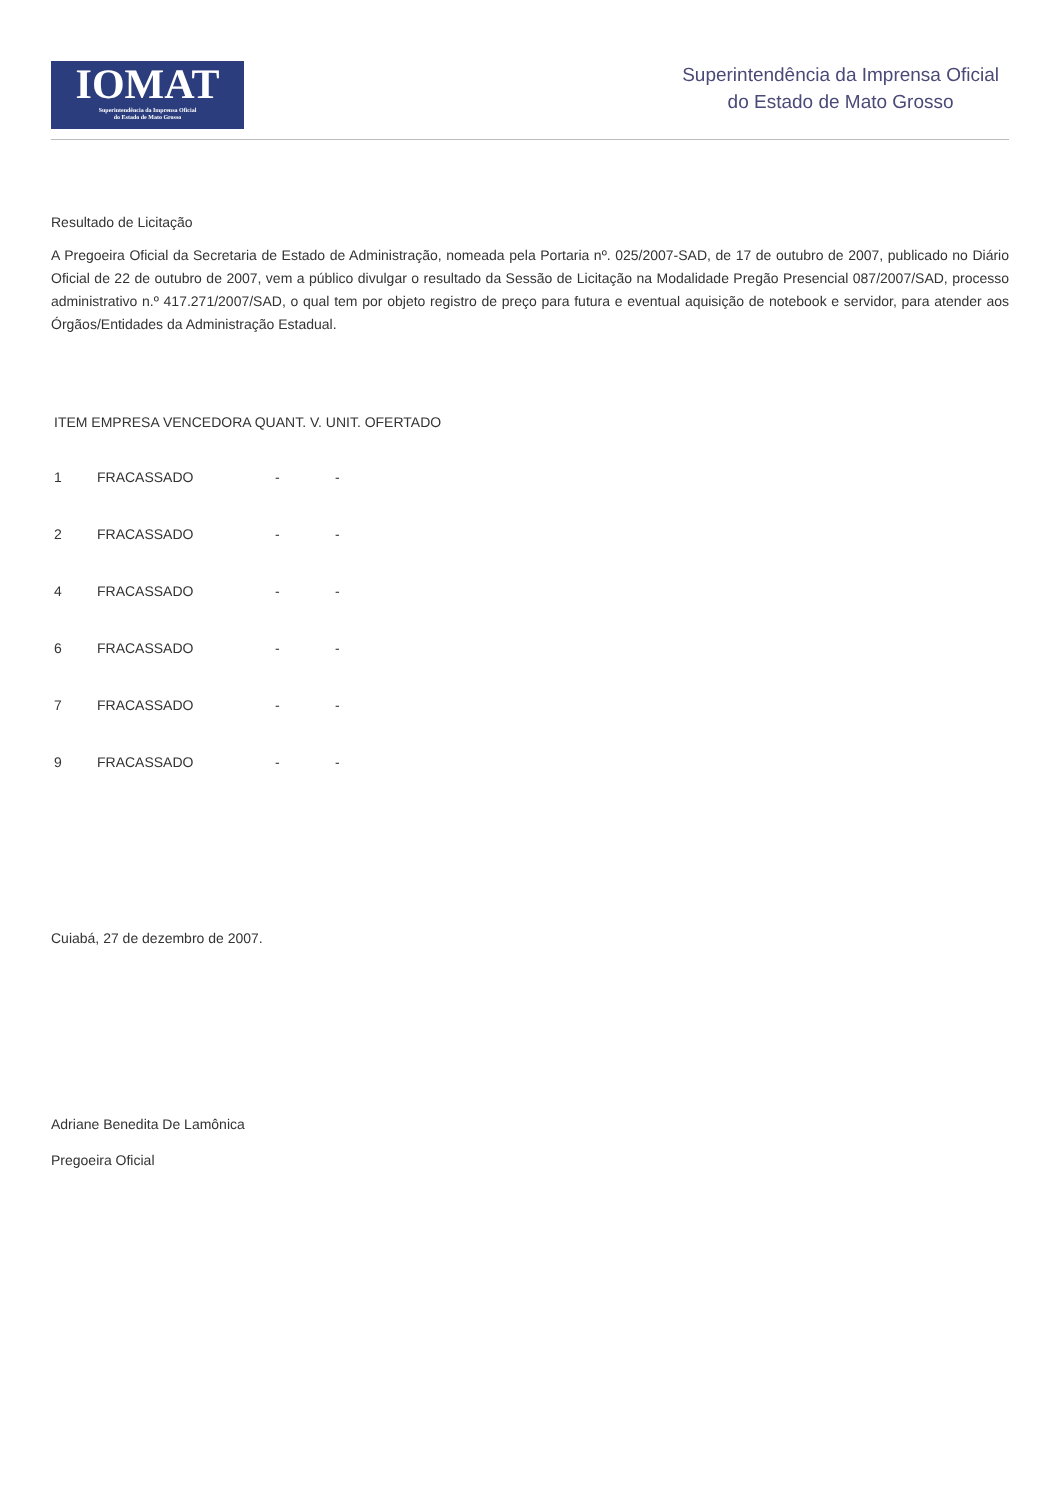IOMAT
Superintendência da Imprensa Oficial
do Estado de Mato Grosso
Superintendência da Imprensa Oficial
do Estado de Mato Grosso
Resultado de Licitação
A Pregoeira Oficial da Secretaria de Estado de Administração, nomeada pela Portaria nº. 025/2007-SAD, de 17 de outubro de 2007, publicado no Diário Oficial de 22 de outubro de 2007, vem a público divulgar o resultado da Sessão de Licitação na Modalidade Pregão Presencial 087/2007/SAD, processo administrativo n.º 417.271/2007/SAD, o qual tem por objeto registro de preço para futura e eventual aquisição de notebook e servidor, para atender aos Órgãos/Entidades da Administração Estadual.
ITEM EMPRESA VENCEDORA QUANT. V. UNIT. OFERTADO
| 1 | FRACASSADO | - | - |
| 2 | FRACASSADO | - | - |
| 4 | FRACASSADO | - | - |
| 6 | FRACASSADO | - | - |
| 7 | FRACASSADO | - | - |
| 9 | FRACASSADO | - | - |
Cuiabá, 27 de dezembro de 2007.
Adriane Benedita De Lamônica
Pregoeira Oficial